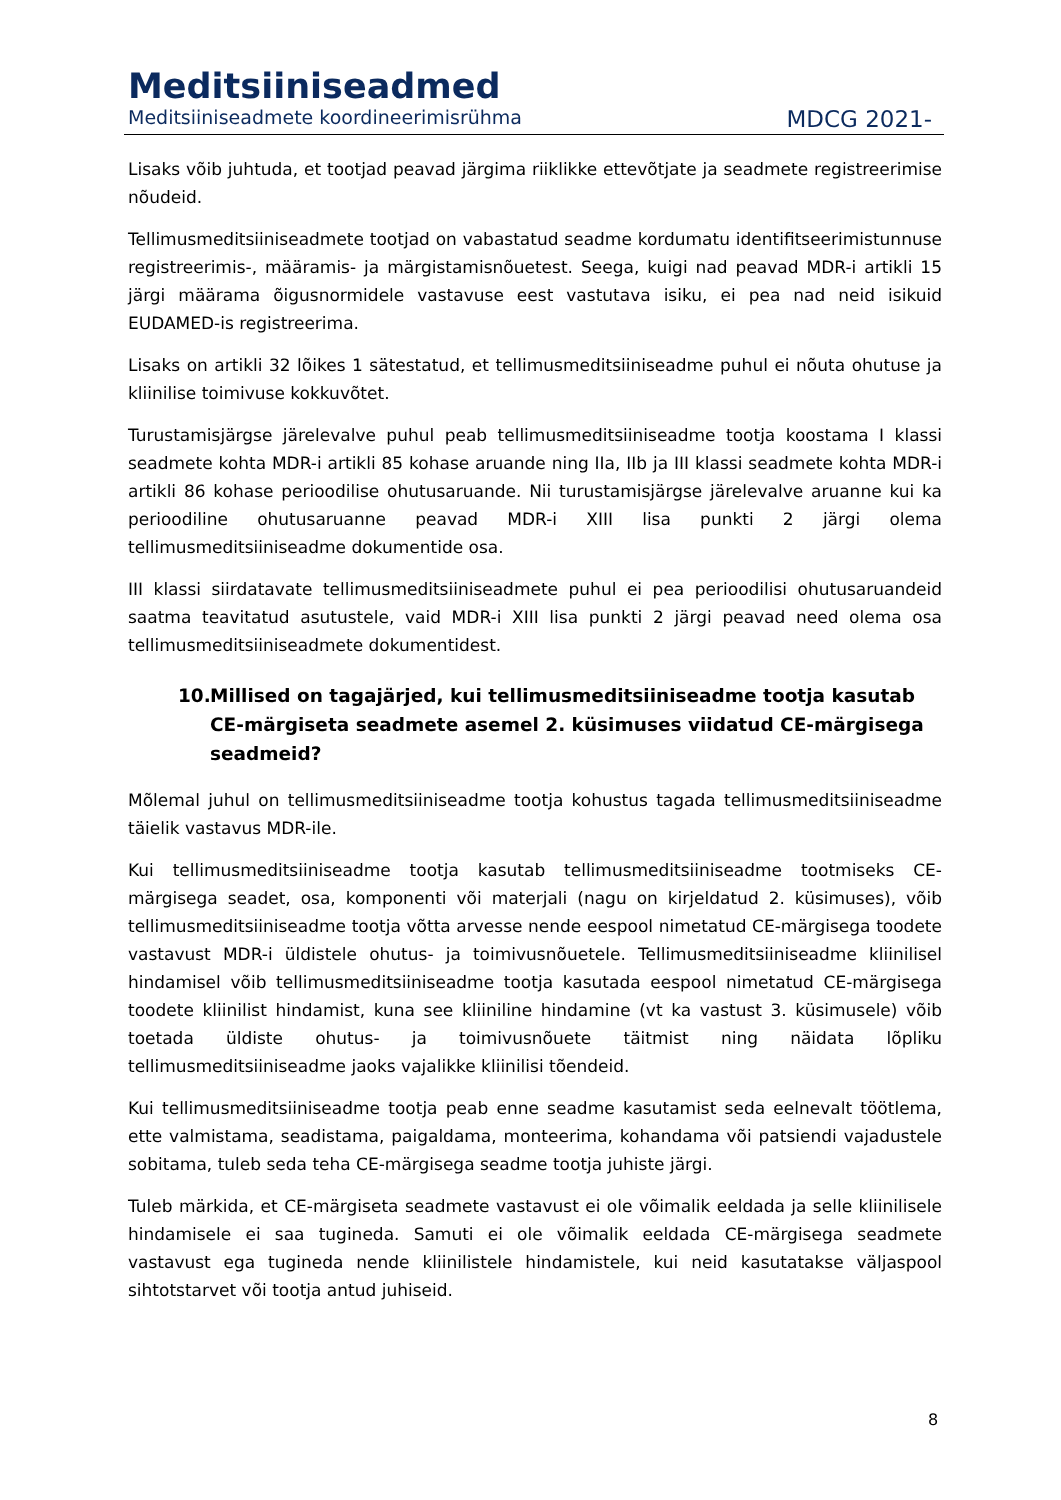Meditsiiniseadmed
Meditsiiniseadmete koordineerimisrühma MDCG 2021-
Lisaks võib juhtuda, et tootjad peavad järgima riiklikke ettevõtjate ja seadmete registreerimise nõudeid.
Tellimusmeditsiiniseadmete tootjad on vabastatud seadme kordumatu identifitseerimistunnuse registreerimis-, määramis- ja märgistamisnõuetest. Seega, kuigi nad peavad MDR-i artikli 15 järgi määrama õigusnormidele vastavuse eest vastutava isiku, ei pea nad neid isikuid EUDAMED-is registreerima.
Lisaks on artikli 32 lõikes 1 sätestatud, et tellimusmeditsiiniseadme puhul ei nõuta ohutuse ja kliinilise toimivuse kokkuvõtet.
Turustamisjärgse järelevalve puhul peab tellimusmeditsiiniseadme tootja koostama I klassi seadmete kohta MDR-i artikli 85 kohase aruande ning IIa, IIb ja III klassi seadmete kohta MDR-i artikli 86 kohase perioodilise ohutusaruande. Nii turustamisjärgse järelevalve aruanne kui ka perioodiline ohutusaruanne peavad MDR-i XIII lisa punkti 2 järgi olema tellimusmeditsiiniseadme dokumentide osa.
III klassi siirdatavate tellimusmeditsiiniseadmete puhul ei pea perioodilisi ohutusaruandeid saatma teavitatud asutustele, vaid MDR-i XIII lisa punkti 2 järgi peavad need olema osa tellimusmeditsiiniseadmete dokumentidest.
10. Millised on tagajärjed, kui tellimusmeditsiiniseadme tootja kasutab CE-märgiseta seadmete asemel 2. küsimuses viidatud CE-märgisega seadmeid?
Mõlemal juhul on tellimusmeditsiiniseadme tootja kohustus tagada tellimusmeditsiiniseadme täielik vastavus MDR-ile.
Kui tellimusmeditsiiniseadme tootja kasutab tellimusmeditsiiniseadme tootmiseks CE-märgisega seadet, osa, komponenti või materjali (nagu on kirjeldatud 2. küsimuses), võib tellimusmeditsiiniseadme tootja võtta arvesse nende eespool nimetatud CE-märgisega toodete vastavust MDR-i üldistele ohutus- ja toimivusnõuetele. Tellimusmeditsiiniseadme kliinilisel hindamisel võib tellimusmeditsiiniseadme tootja kasutada eespool nimetatud CE-märgisega toodete kliinilist hindamist, kuna see kliiniline hindamine (vt ka vastust 3. küsimusele) võib toetada üldiste ohutus- ja toimivusnõuete täitmist ning näidata lõpliku tellimusmeditsiiniseadme jaoks vajalikke kliinilisi tõendeid.
Kui tellimusmeditsiiniseadme tootja peab enne seadme kasutamist seda eelnevalt töötlema, ette valmistama, seadistama, paigaldama, monteerima, kohandama või patsiendi vajadustele sobitama, tuleb seda teha CE-märgisega seadme tootja juhiste järgi.
Tuleb märkida, et CE-märgiseta seadmete vastavust ei ole võimalik eeldada ja selle kliinilisele hindamisele ei saa tugineda. Samuti ei ole võimalik eeldada CE-märgisega seadmete vastavust ega tugineda nende kliinilistele hindamistele, kui neid kasutatakse väljaspool sihtotstarvet või tootja antud juhiseid.
8